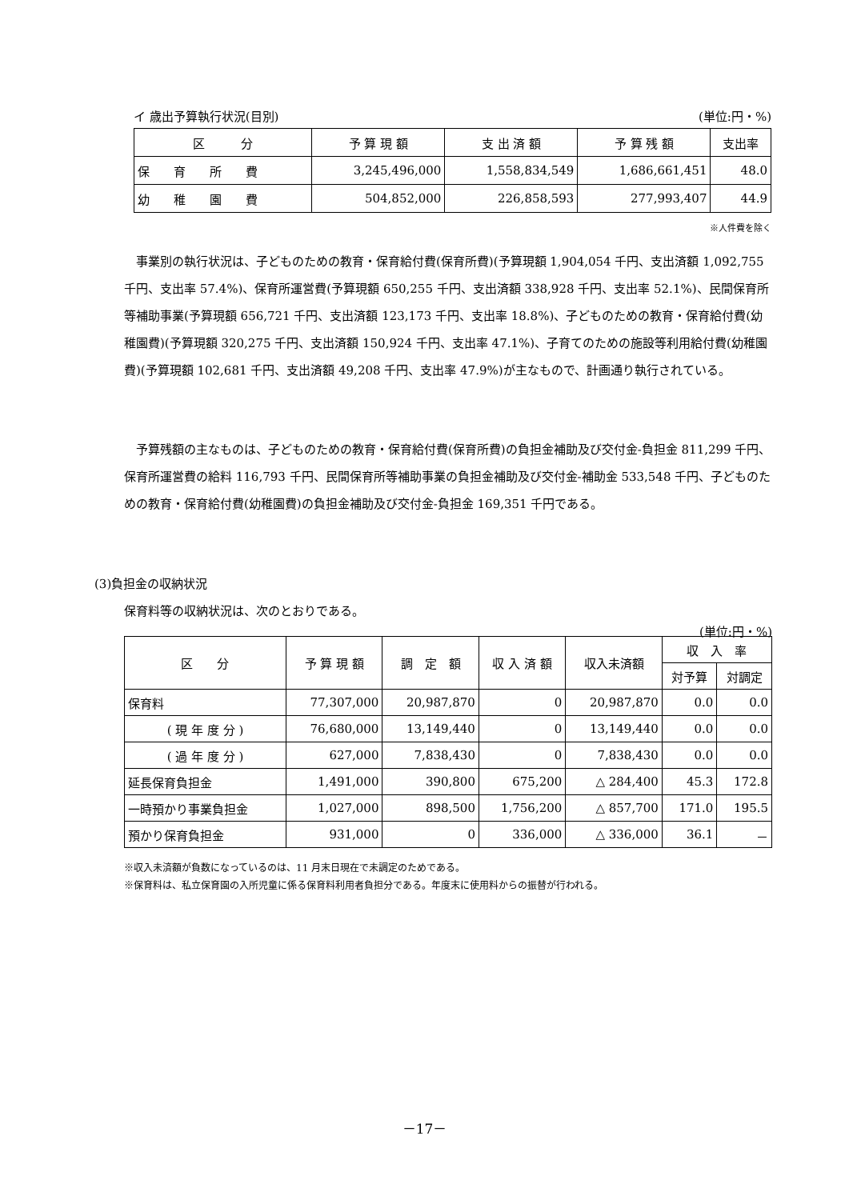イ 歳出予算執行状況(目別) (単位:円・%)
| 区 分 | 予 算 現 額 | 支 出 済 額 | 予 算 残 額 | 支出率 |
| --- | --- | --- | --- | --- |
| 保 育 所 費 | 3,245,496,000 | 1,558,834,549 | 1,686,661,451 | 48.0 |
| 幼 稚 園 費 | 504,852,000 | 226,858,593 | 277,993,407 | 44.9 |
※人件費を除く
事業別の執行状況は、子どものための教育・保育給付費(保育所費)(予算現額 1,904,054 千円、支出済額 1,092,755 千円、支出率 57.4%)、保育所運営費(予算現額 650,255 千円、支出済額 338,928 千円、支出率 52.1%)、民間保育所等補助事業(予算現額 656,721 千円、支出済額 123,173 千円、支出率 18.8%)、子どものための教育・保育給付費(幼稚園費)(予算現額 320,275 千円、支出済額 150,924 千円、支出率 47.1%)、子育てのための施設等利用給付費(幼稚園費)(予算現額 102,681 千円、支出済額 49,208 千円、支出率 47.9%)が主なもので、計画通り執行されている。
予算残額の主なものは、子どものための教育・保育給付費(保育所費)の負担金補助及び交付金-負担金 811,299 千円、保育所運営費の給料 116,793 千円、民間保育所等補助事業の負担金補助及び交付金-補助金 533,548 千円、子どものための教育・保育給付費(幼稚園費)の負担金補助及び交付金-負担金 169,351 千円である。
(3)負担金の収納状況
保育料等の収納状況は、次のとおりである。
(単位:円・%)
| 区 分 | 予 算 現 額 | 調 定 額 | 収 入 済 額 | 収入未済額 | 収 入 率 | |
| --- | --- | --- | --- | --- | --- | --- |
| | | | | | 対予算 | 対調定 |
| 保育料 | 77,307,000 | 20,987,870 | 0 | 20,987,870 | 0.0 | 0.0 |
| ( 現 年 度 分 ) | 76,680,000 | 13,149,440 | 0 | 13,149,440 | 0.0 | 0.0 |
| ( 過 年 度 分 ) | 627,000 | 7,838,430 | 0 | 7,838,430 | 0.0 | 0.0 |
| 延長保育負担金 | 1,491,000 | 390,800 | 675,200 | △ 284,400 | 45.3 | 172.8 |
| 一時預かり事業負担金 | 1,027,000 | 898,500 | 1,756,200 | △ 857,700 | 171.0 | 195.5 |
| 預かり保育負担金 | 931,000 | 0 | 336,000 | △ 336,000 | 36.1 | － |
※収入未済額が負数になっているのは、11 月末日現在で未調定のためである。
※保育料は、私立保育園の入所児童に係る保育料利用者負担分である。年度末に使用料からの振替が行われる。
－17－